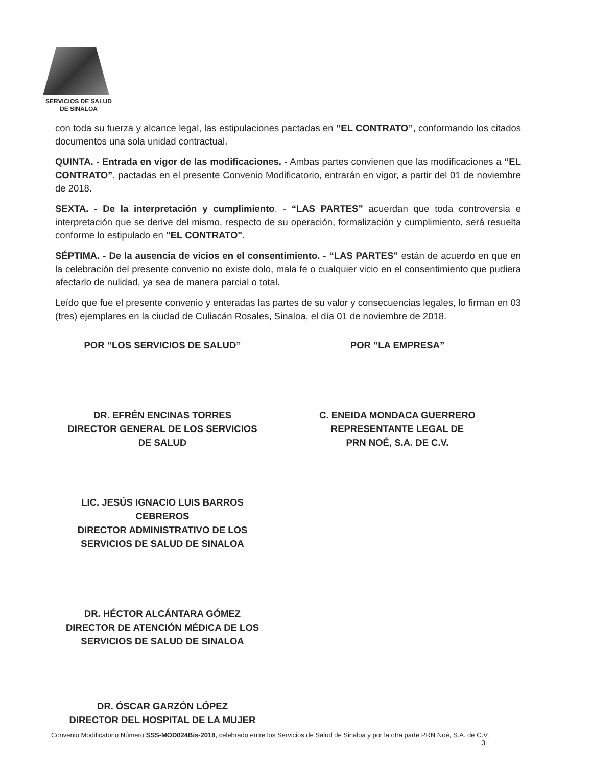SERVICIOS DE SALUD
DE SINALOA
con toda su fuerza y alcance legal, las estipulaciones pactadas en “EL CONTRATO”, conformando los citados documentos una sola unidad contractual.
QUINTA. - Entrada en vigor de las modificaciones. - Ambas partes convienen que las modificaciones a “EL CONTRATO”, pactadas en el presente Convenio Modificatorio, entrarán en vigor, a partir del 01 de noviembre de 2018.
SEXTA. - De la interpretación y cumplimiento. - “LAS PARTES” acuerdan que toda controversia e interpretación que se derive del mismo, respecto de su operación, formalización y cumplimiento, será resuelta conforme lo estipulado en "EL CONTRATO".
SÉPTIMA. - De la ausencia de vicios en el consentimiento. - “LAS PARTES” están de acuerdo en que en la celebración del presente convenio no existe dolo, mala fe o cualquier vicio en el consentimiento que pudiera afectarlo de nulidad, ya sea de manera parcial o total.
Leído que fue el presente convenio y enteradas las partes de su valor y consecuencias legales, lo firman en 03 (tres) ejemplares en la ciudad de Culiacán Rosales, Sinaloa, el día 01 de noviembre de 2018.
POR “LOS SERVICIOS DE SALUD”
DR. EFRÉN ENCINAS TORRES
DIRECTOR GENERAL DE LOS SERVICIOS
DE SALUD
LIC. JESÚS IGNACIO LUIS BARROS
CEBREROS
DIRECTOR ADMINISTRATIVO DE LOS
SERVICIOS DE SALUD DE SINALOA
DR. HÉCTOR ALCÁNTARA GÓMEZ
DIRECTOR DE ATENCIÓN MÉDICA DE LOS
SERVICIOS DE SALUD DE SINALOA
DR. ÓSCAR GARZÓN LÓPEZ
DIRECTOR DEL HOSPITAL DE LA MUJER
POR “LA EMPRESA”
C. ENEIDA MONDACA GUERRERO
REPRESENTANTE LEGAL DE
PRN NOÉ, S.A. DE C.V.
Convenio Modificatorio Número SSS-MOD024Bis-2018, celebrado entre los Servicios de Salud de Sinaloa y por la otra parte PRN Noé, S.A. de C.V.
3